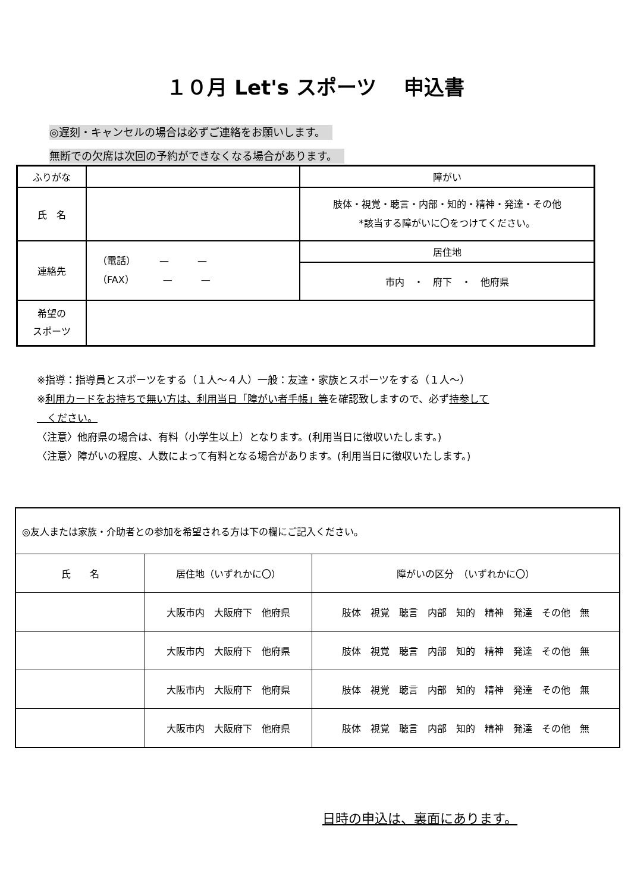１０月 Let's スポーツ　 申込書
◎遅刻・キャンセルの場合は必ずご連絡をお願いします。
無断での欠席は次回の予約ができなくなる場合があります。
| ふりがな | | 障がい |
| 氏 名 | | 肢体・視覚・聴言・内部・知的・精神・発達・その他 *該当する障がいに〇をつけてください。 |
| 連絡先 | （電話） — — （FAX） — — | 居住地 |
| | | 市内 ・ 府下 ・ 他府県 |
| 希望の スポーツ | | |
※指導：指導員とスポーツをする（１人～４人）一般：友達・家族とスポーツをする（１人～）
※利用カードをお持ちで無い方は、利用当日「障がい者手帳」等を確認致しますので、必ず持参して
　ください。
〈注意〉他府県の場合は、有料（小学生以上）となります。(利用当日に徴収いたします。)
〈注意〉障がいの程度、人数によって有料となる場合があります。(利用当日に徴収いたします。)
| ◎友人または家族・介助者との参加を希望される方は下の欄にご記入ください。 | | |
| 氏 名 | 居住地（いずれかに〇） | 障がいの区分 （いずれかに〇） |
| | 大阪市内 大阪府下 他府県 | 肢体 視覚 聴言 内部 知的 精神 発達 その他 無 |
| | 大阪市内 大阪府下 他府県 | 肢体 視覚 聴言 内部 知的 精神 発達 その他 無 |
| | 大阪市内 大阪府下 他府県 | 肢体 視覚 聴言 内部 知的 精神 発達 その他 無 |
| | 大阪市内 大阪府下 他府県 | 肢体 視覚 聴言 内部 知的 精神 発達 その他 無 |
日時の申込は、裏面にあります。